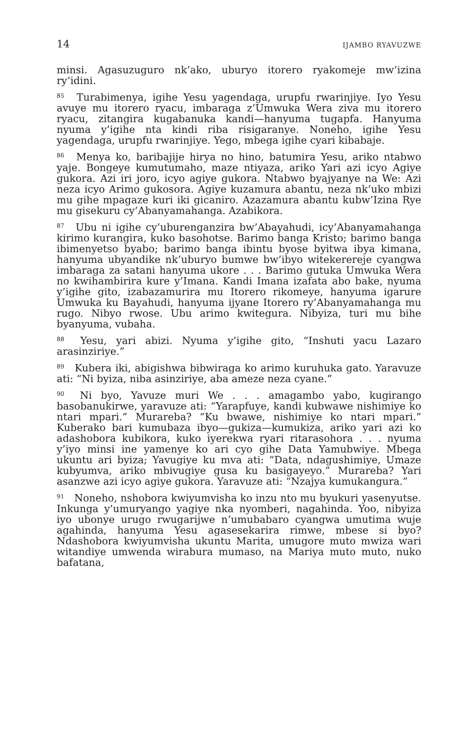14 IJAMBO RYAVUZWE
minsi. Agasuzuguro nk’ako, uburyo itorero ryakomeje mw’izina ry’idini.
<sup>85</sup> Turabimenya, igihe Yesu yagendaga, urupfu rwarinjiye. Iyo Yesu avuye mu itorero ryacu, imbaraga z’Umwuka Wera ziva mu itorero ryacu, zitangira kugabanuka kandi—hanyuma tugapfa. Hanyuma nyuma y’igihe nta kindi riba risigaranye. Noneho, igihe Yesu yagendaga, urupfu rwarinjiye. Yego, mbega igihe cyari kibabaje.
<sup>86</sup> Menya ko, baribajije hirya no hino, batumira Yesu, ariko ntabwo yaje. Bongeye kumutumaho, maze ntiyaza, ariko Yari azi icyo Agiye gukora. Azi iri joro, icyo agiye gukora. Ntabwo byajyanye na We: Azi neza icyo Arimo gukosora. Agiye kuzamura abantu, neza nk’uko mbizi mu gihe mpagaze kuri iki gicaniro. Azazamura abantu kubw’Izina Rye mu gisekuru cy’Abanyamahanga. Azabikora.
<sup>87</sup> Ubu ni igihe cy’uburenganzira bw’Abayahudi, icy’Abanyamahanga kirimo kurangira, kuko basohotse. Barimo banga Kristo; barimo banga ibimenyetso byabo; barimo banga ibintu byose byitwa ibya kimana, hanyuma ubyandike nk’uburyo bumwe bw’ibyo witekerereje cyangwa imbaraga za satani hanyuma ukore . . . Barimo gutuka Umwuka Wera no kwihambirira kure y’Imana. Kandi Imana izafata abo bake, nyuma y’igihe gito, izabazamurira mu Itorero rikomeye, hanyuma igarure Umwuka ku Bayahudi, hanyuma ijyane Itorero ry’Abanyamahanga mu rugo. Nibyo rwose. Ubu arimo kwitegura. Nibyiza, turi mu bihe byanyuma, vubaha.
<sup>88</sup> Yesu, yari abizi. Nyuma y’igihe gito, “Inshuti yacu Lazaro arasinziriye.”
<sup>89</sup> Kubera iki, abigishwa bibwiraga ko arimo kuruhuka gato. Yaravuze ati: “Ni byiza, niba asinziriye, aba ameze neza cyane.”
<sup>90</sup> Ni byo, Yavuze muri We . . . amagambo yabo, kugirango basobanukirwe, yaravuze ati: “Yarapfuye, kandi kubwawe nishimiye ko ntari mpari.” Murareba? “Ku bwawe, nishimiye ko ntari mpari.” Kuberako bari kumubaza ibyo—gukiza—kumukiza, ariko yari azi ko adashobora kubikora, kuko iyerekwa ryari ritarasohora . . . nyuma y’iyo minsi ine yamenye ko ari cyo gihe Data Yamubwiye. Mbega ukuntu ari byiza; Yavugiye ku mva ati: “Data, ndagushimiye, Umaze kubyumva, ariko mbivugiye gusa ku basigayeyo.” Murareba? Yari asanzwe azi icyo agiye gukora. Yaravuze ati: “Nzajya kumukangura.”
<sup>91</sup> Noneho, nshobora kwiyumvisha ko inzu nto mu byukuri yasenyutse. Inkunga y’umuryango yagiye nka nyomberi, nagahinda. Yoo, nibyiza iyo ubonye urugo rwugarijwe n’umubabaro cyangwa umutima wuje agahinda, hanyuma Yesu agasesekarira rimwe, mbese si byo? Ndashobora kwiyumvisha ukuntu Marita, umugore muto mwiza wari witandiye umwenda wirabura mumaso, na Mariya muto muto, nuko bafatana,